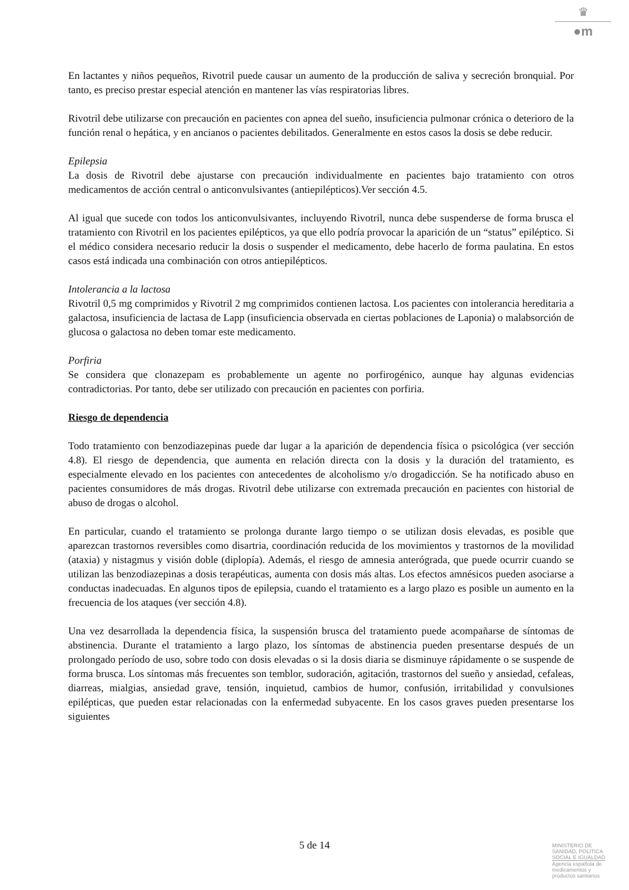♛
●m
En lactantes y niños pequeños, Rivotril puede causar un aumento de la producción de saliva y secreción bronquial. Por tanto, es preciso prestar especial atención en mantener las vías respiratorias libres.
Rivotril debe utilizarse con precaución en pacientes con apnea del sueño, insuficiencia pulmonar crónica o deterioro de la función renal o hepática, y en ancianos o pacientes debilitados. Generalmente en estos casos la dosis se debe reducir.
Epilepsia
La dosis de Rivotril debe ajustarse con precaución individualmente en pacientes bajo tratamiento con otros medicamentos de acción central o anticonvulsivantes (antiepilépticos).Ver sección 4.5.
Al igual que sucede con todos los anticonvulsivantes, incluyendo Rivotril, nunca debe suspenderse de forma brusca el tratamiento con Rivotril en los pacientes epilépticos, ya que ello podría provocar la aparición de un “status” epiléptico. Si el médico considera necesario reducir la dosis o suspender el medicamento, debe hacerlo de forma paulatina. En estos casos está indicada una combinación con otros antiepilépticos.
Intolerancia a la lactosa
Rivotril 0,5 mg comprimidos y Rivotril 2 mg comprimidos contienen lactosa. Los pacientes con intolerancia hereditaria a galactosa, insuficiencia de lactasa de Lapp (insuficiencia observada en ciertas poblaciones de Laponia) o malabsorción de glucosa o galactosa no deben tomar este medicamento.
Porfiria
Se considera que clonazepam es probablemente un agente no porfirogénico, aunque hay algunas evidencias contradictorias. Por tanto, debe ser utilizado con precaución en pacientes con porfiria.
Riesgo de dependencia
Todo tratamiento con benzodiazepinas puede dar lugar a la aparición de dependencia física o psicológica (ver sección 4.8). El riesgo de dependencia, que aumenta en relación directa con la dosis y la duración del tratamiento, es especialmente elevado en los pacientes con antecedentes de alcoholismo y/o drogadicción. Se ha notificado abuso en pacientes consumidores de más drogas. Rivotril debe utilizarse con extremada precaución en pacientes con historial de abuso de drogas o alcohol.
En particular, cuando el tratamiento se prolonga durante largo tiempo o se utilizan dosis elevadas, es posible que aparezcan trastornos reversibles como disartria, coordinación reducida de los movimientos y trastornos de la movilidad (ataxia) y nistagmus y visión doble (diplopía). Además, el riesgo de amnesia anterógrada, que puede ocurrir cuando se utilizan las benzodiazepinas a dosis terapéuticas, aumenta con dosis más altas. Los efectos amnésicos pueden asociarse a conductas inadecuadas. En algunos tipos de epilepsia, cuando el tratamiento es a largo plazo es posible un aumento en la frecuencia de los ataques (ver sección 4.8).
Una vez desarrollada la dependencia física, la suspensión brusca del tratamiento puede acompañarse de síntomas de abstinencia. Durante el tratamiento a largo plazo, los síntomas de abstinencia pueden presentarse después de un prolongado período de uso, sobre todo con dosis elevadas o si la dosis diaria se disminuye rápidamente o se suspende de forma brusca. Los síntomas más frecuentes son temblor, sudoración, agitación, trastornos del sueño y ansiedad, cefaleas, diarreas, mialgias, ansiedad grave, tensión, inquietud, cambios de humor, confusión, irritabilidad y convulsiones epilépticas, que pueden estar relacionadas con la enfermedad subyacente. En los casos graves pueden presentarse los siguientes
5 de 14
MINISTERIO DE
SANIDAD, POLITICA
SOCIAL E IGUALDAD
Agencia española de
medicamentos y
productos sanitarios